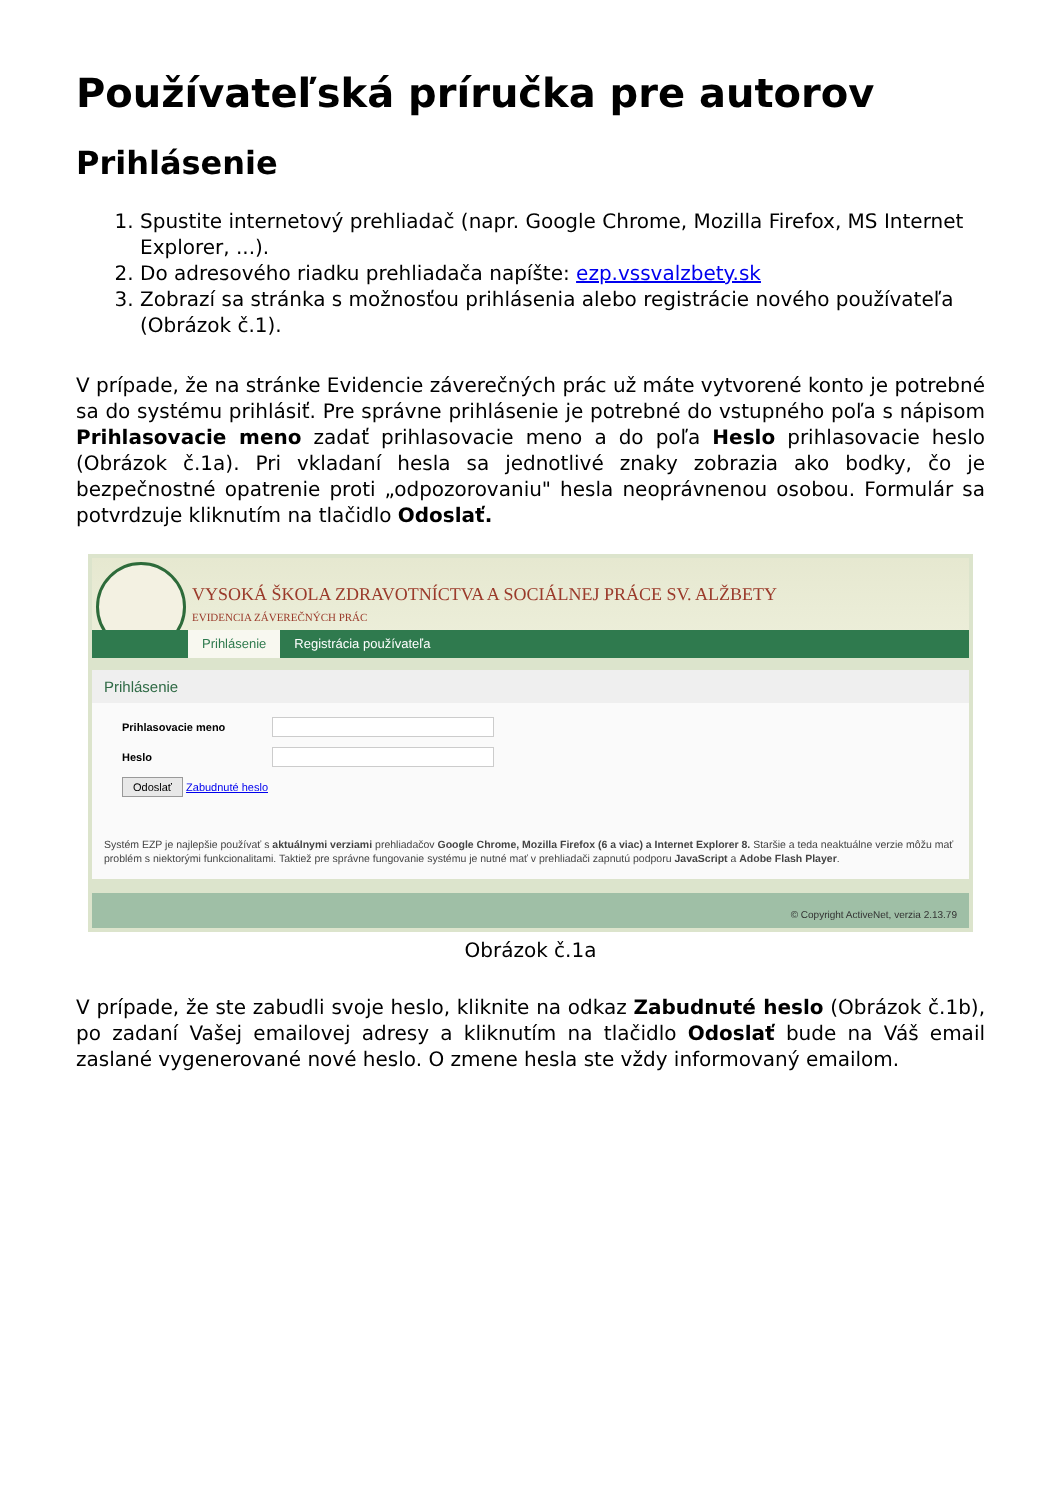Používateľská príručka pre autorov
Prihlásenie
1. Spustite internetový prehliadač (napr. Google Chrome, Mozilla Firefox, MS Internet Explorer, ...).
2. Do adresového riadku prehliadača napíšte: ezp.vssvalzbety.sk
3. Zobrazí sa stránka s možnosťou prihlásenia alebo registrácie nového používateľa (Obrázok č.1).
V prípade, že na stránke Evidencie záverečných prác už máte vytvorené konto je potrebné sa do systému prihlásiť. Pre správne prihlásenie je potrebné do vstupného poľa s nápisom Prihlasovacie meno zadať prihlasovacie meno a do poľa Heslo prihlasovacie heslo (Obrázok č.1a). Pri vkladaní hesla sa jednotlivé znaky zobrazia ako bodky, čo je bezpečnostné opatrenie proti „odpozorovaniu" hesla neoprávnenou osobou. Formulár sa potvrdzuje kliknutím na tlačidlo Odoslať.
VYSOKÁ ŠKOLA ZDRAVOTNÍCTVA A SOCIÁLNEJ PRÁCE SV. ALŽBETY
EVIDENCIA ZÁVEREČNÝCH PRÁC
Prihlásenie Registrácia používateľa
Prihlásenie
Prihlasovacie meno
Heslo
Odoslať Zabudnuté heslo
Systém EZP je najlepšie používať s aktuálnymi verziami prehliadačov Google Chrome, Mozilla Firefox (6 a viac) a Internet Explorer 8. Staršie a teda neaktuálne verzie môžu mať problém s niektorými funkcionalitami. Taktiež pre správne fungovanie systému je nutné mať v prehliadači zapnutú podporu JavaScript a Adobe Flash Player.
© Copyright ActiveNet, verzia 2.13.79
Obrázok č.1a
V prípade, že ste zabudli svoje heslo, kliknite na odkaz Zabudnuté heslo (Obrázok č.1b), po zadaní Vašej emailovej adresy a kliknutím na tlačidlo Odoslať bude na Váš email zaslané vygenerované nové heslo. O zmene hesla ste vždy informovaný emailom.